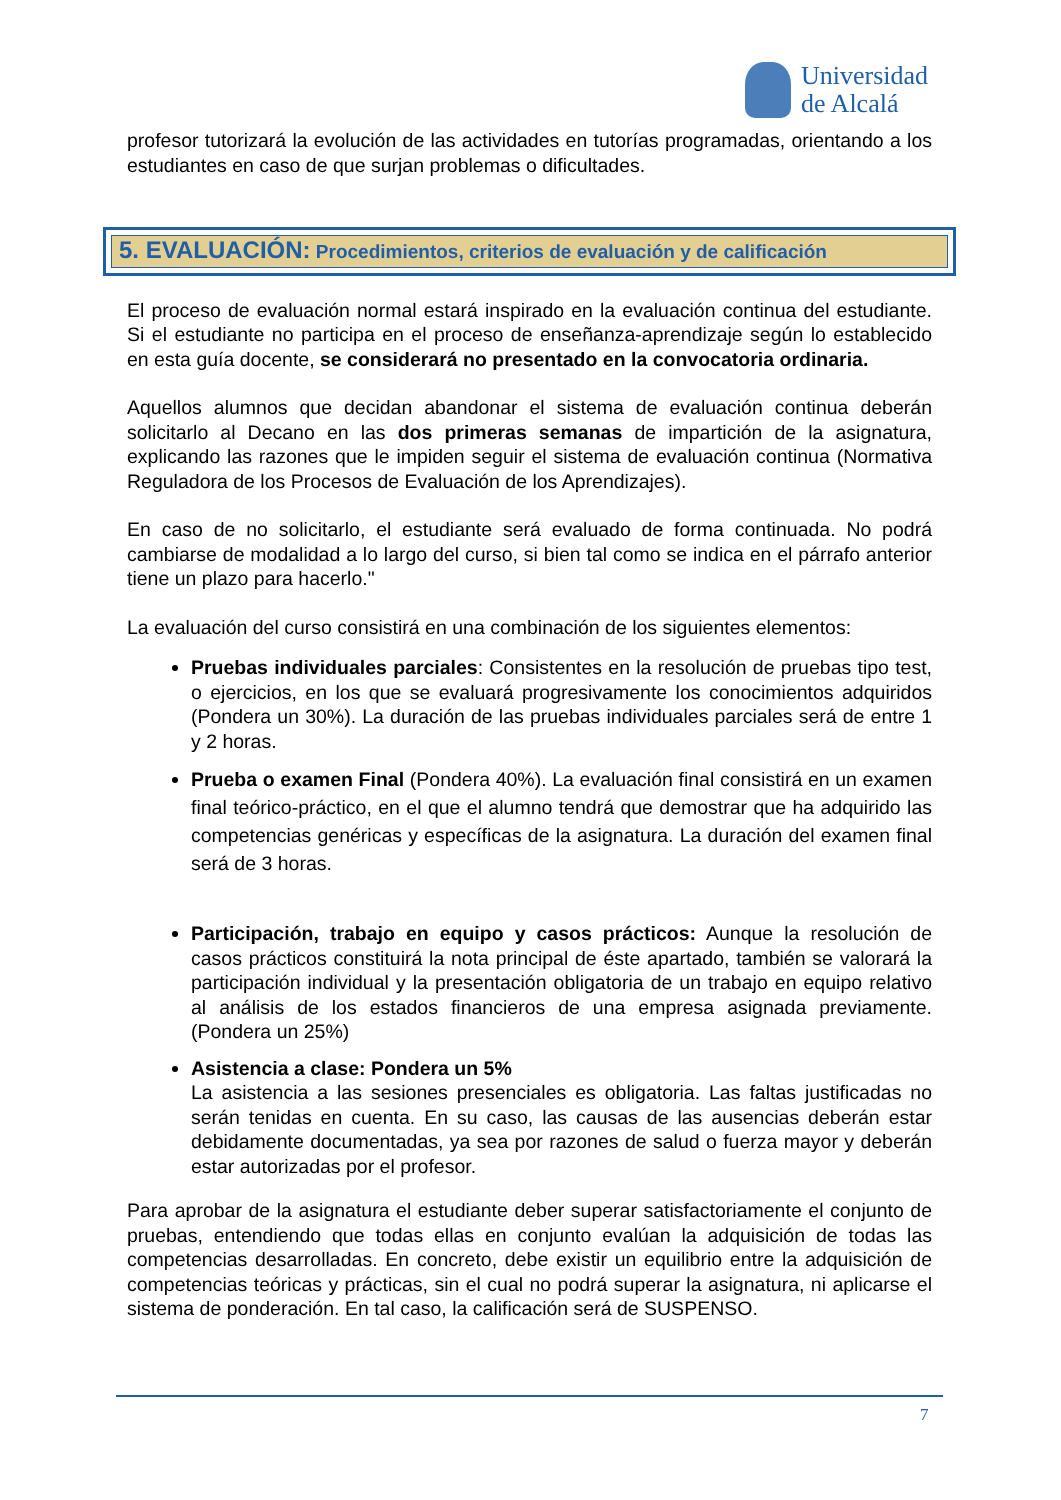Universidad
de Alcalá
profesor tutorizará la evolución de las actividades en tutorías programadas, orientando a los estudiantes en caso de que surjan problemas o dificultades.
5. EVALUACIÓN: Procedimientos, criterios de evaluación y de calificación
El proceso de evaluación normal estará inspirado en la evaluación continua del estudiante. Si el estudiante no participa en el proceso de enseñanza-aprendizaje según lo establecido en esta guía docente, se considerará no presentado en la convocatoria ordinaria.
Aquellos alumnos que decidan abandonar el sistema de evaluación continua deberán solicitarlo al Decano en las dos primeras semanas de impartición de la asignatura, explicando las razones que le impiden seguir el sistema de evaluación continua (Normativa Reguladora de los Procesos de Evaluación de los Aprendizajes).
En caso de no solicitarlo, el estudiante será evaluado de forma continuada. No podrá cambiarse de modalidad a lo largo del curso, si bien tal como se indica en el párrafo anterior tiene un plazo para hacerlo."
La evaluación del curso consistirá en una combinación de los siguientes elementos:
Pruebas individuales parciales: Consistentes en la resolución de pruebas tipo test, o ejercicios, en los que se evaluará progresivamente los conocimientos adquiridos (Pondera un 30%). La duración de las pruebas individuales parciales será de entre 1 y 2 horas.
Prueba o examen Final (Pondera 40%). La evaluación final consistirá en un examen final teórico-práctico, en el que el alumno tendrá que demostrar que ha adquirido las competencias genéricas y específicas de la asignatura. La duración del examen final será de 3 horas.
Participación, trabajo en equipo y casos prácticos: Aunque la resolución de casos prácticos constituirá la nota principal de éste apartado, también se valorará la participación individual y la presentación obligatoria de un trabajo en equipo relativo al análisis de los estados financieros de una empresa asignada previamente. (Pondera un 25%)
Asistencia a clase: Pondera un 5%
La asistencia a las sesiones presenciales es obligatoria. Las faltas justificadas no serán tenidas en cuenta. En su caso, las causas de las ausencias deberán estar debidamente documentadas, ya sea por razones de salud o fuerza mayor y deberán estar autorizadas por el profesor.
Para aprobar de la asignatura el estudiante deber superar satisfactoriamente el conjunto de pruebas, entendiendo que todas ellas en conjunto evalúan la adquisición de todas las competencias desarrolladas. En concreto, debe existir un equilibrio entre la adquisición de competencias teóricas y prácticas, sin el cual no podrá superar la asignatura, ni aplicarse el sistema de ponderación. En tal caso, la calificación será de SUSPENSO.
7